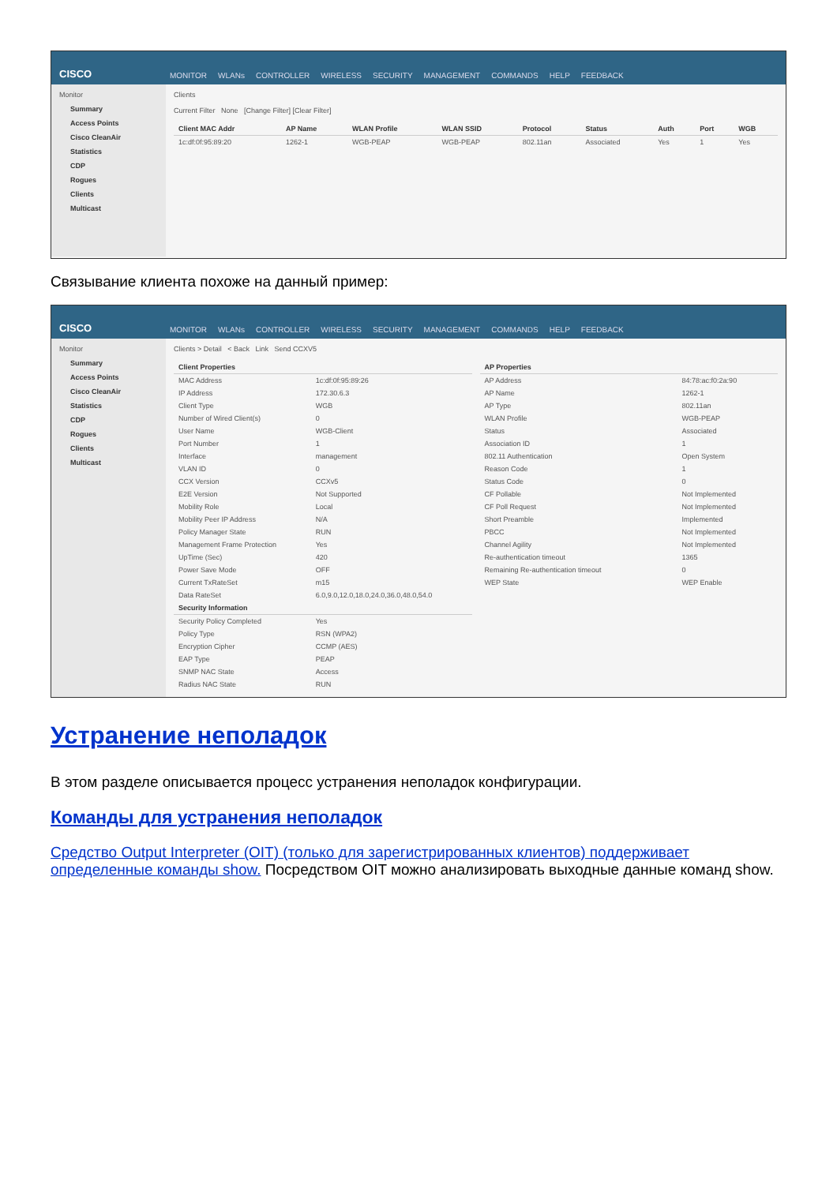CISCO
MONITOR WLANs CONTROLLER WIRELESS SECURITY MANAGEMENT COMMANDS HELP FEEDBACK
Monitor
Summary
Access Points
Cisco CleanAir
Statistics
CDP
Rogues
Clients
Multicast
Clients
Current Filter None [Change Filter] [Clear Filter]
| Client MAC Addr | AP Name | WLAN Profile | WLAN SSID | Protocol | Status | Auth | Port | WGB |
| --- | --- | --- | --- | --- | --- | --- | --- | --- |
| 1c:df:0f:95:89:20 | 1262-1 | WGB-PEAP | WGB-PEAP | 802.11an | Associated | Yes | 1 | Yes |
Связывание клиента похоже на данный пример:
CISCO
MONITOR WLANs CONTROLLER WIRELESS SECURITY MANAGEMENT COMMANDS HELP FEEDBACK
Monitor
Summary
Access Points
Cisco CleanAir
Statistics
CDP
Rogues
Clients
Multicast
Clients > Detail < Back Link Send CCXV5
| Client Properties | |
| --- | --- |
| MAC Address | 1c:df:0f:95:89:26 |
| IP Address | 172.30.6.3 |
| Client Type | WGB |
| Number of Wired Client(s) | 0 |
| User Name | WGB-Client |
| Port Number | 1 |
| Interface | management |
| VLAN ID | 0 |
| CCX Version | CCXv5 |
| E2E Version | Not Supported |
| Mobility Role | Local |
| Mobility Peer IP Address | N/A |
| Policy Manager State | RUN |
| Management Frame Protection | Yes |
| UpTime (Sec) | 420 |
| Power Save Mode | OFF |
| Current TxRateSet | m15 |
| Data RateSet | 6.0,9.0,12.0,18.0,24.0,36.0,48.0,54.0 |
| Security Information | |
| Security Policy Completed | Yes |
| Policy Type | RSN (WPA2) |
| Encryption Cipher | CCMP (AES) |
| EAP Type | PEAP |
| SNMP NAC State | Access |
| Radius NAC State | RUN |
| AP Properties | |
| --- | --- |
| AP Address | 84:78:ac:f0:2a:90 |
| AP Name | 1262-1 |
| AP Type | 802.11an |
| WLAN Profile | WGB-PEAP |
| Status | Associated |
| Association ID | 1 |
| 802.11 Authentication | Open System |
| Reason Code | 1 |
| Status Code | 0 |
| CF Pollable | Not Implemented |
| CF Poll Request | Not Implemented |
| Short Preamble | Implemented |
| PBCC | Not Implemented |
| Channel Agility | Not Implemented |
| Re-authentication timeout | 1365 |
| Remaining Re-authentication timeout | 0 |
| WEP State | WEP Enable |
Устранение неполадок
В этом разделе описывается процесс устранения неполадок конфигурации.
Команды для устранения неполадок
Средство Output Interpreter (OIT) (только для зарегистрированных клиентов) поддерживает определенные команды show. Посредством OIT можно анализировать выходные данные команд show.